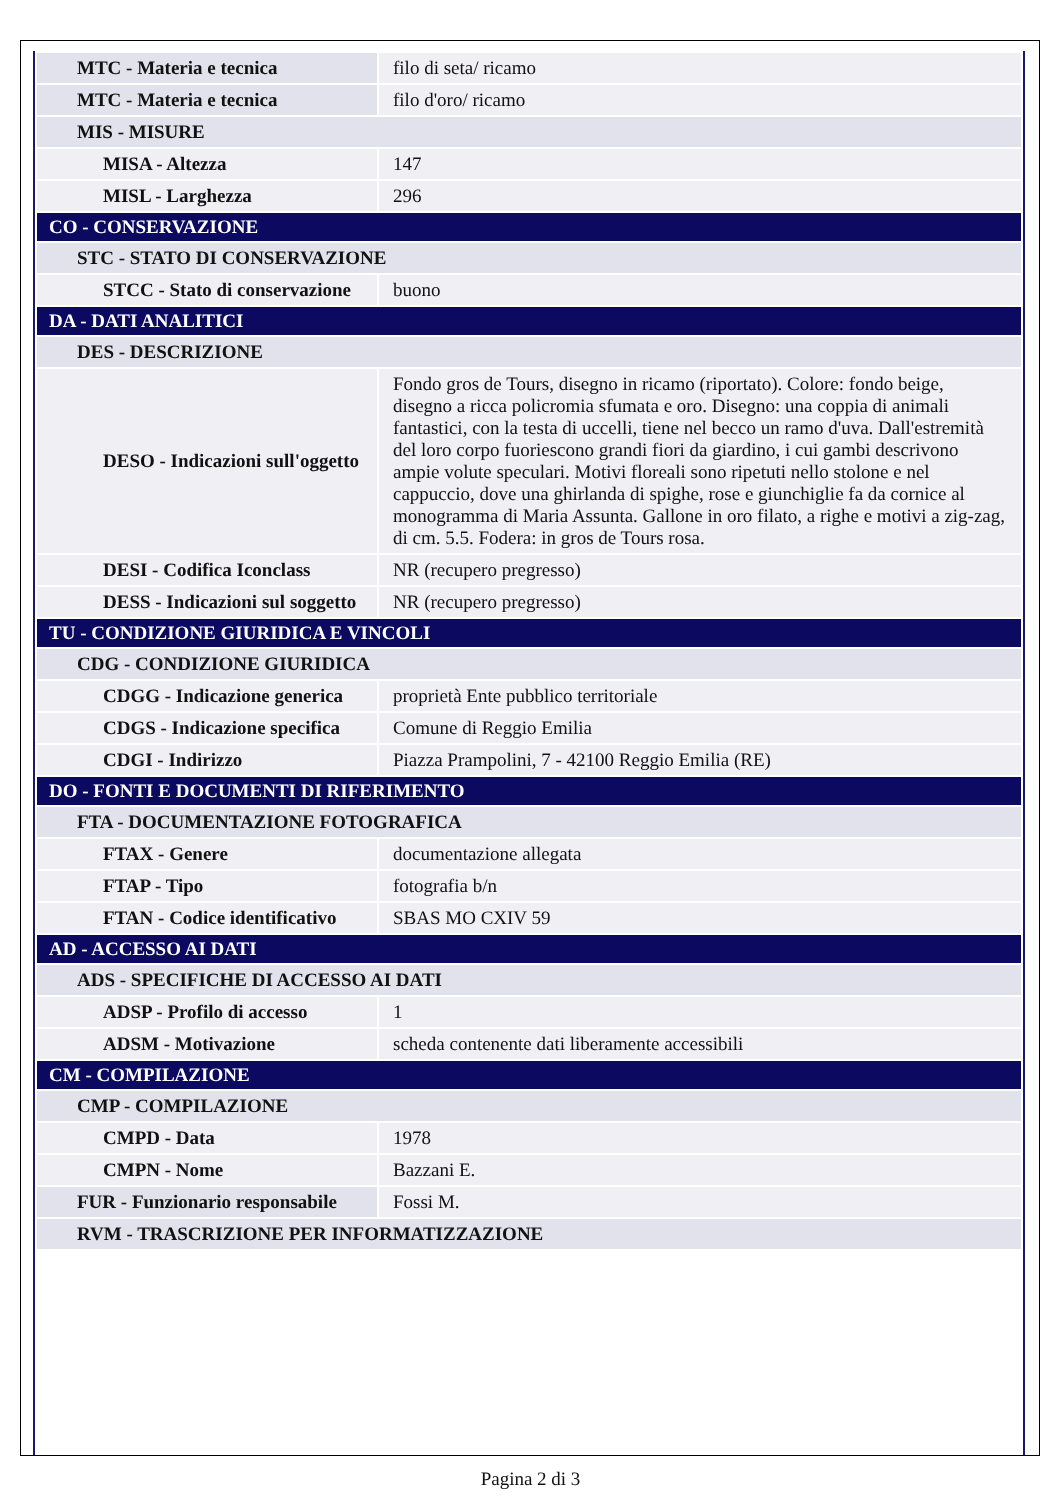| MTC - Materia e tecnica | filo di seta/ ricamo |
| MTC - Materia e tecnica | filo d'oro/ ricamo |
| MIS - MISURE | |
| MISA - Altezza | 147 |
| MISL - Larghezza | 296 |
| CO - CONSERVAZIONE | |
| STC - STATO DI CONSERVAZIONE | |
| STCC - Stato di conservazione | buono |
| DA - DATI ANALITICI | |
| DES - DESCRIZIONE | |
| DESO - Indicazioni sull'oggetto | Fondo gros de Tours, disegno in ricamo (riportato). Colore: fondo beige, disegno a ricca policromia sfumata e oro. Disegno: una coppia di animali fantastici, con la testa di uccelli, tiene nel becco un ramo d'uva. Dall'estremità del loro corpo fuoriescono grandi fiori da giardino, i cui gambi descrivono ampie volute speculari. Motivi floreali sono ripetuti nello stolone e nel cappuccio, dove una ghirlanda di spighe, rose e giunchiglie fa da cornice al monogramma di Maria Assunta. Gallone in oro filato, a righe e motivi a zig-zag, di cm. 5.5. Fodera: in gros de Tours rosa. |
| DESI - Codifica Iconclass | NR (recupero pregresso) |
| DESS - Indicazioni sul soggetto | NR (recupero pregresso) |
| TU - CONDIZIONE GIURIDICA E VINCOLI | |
| CDG - CONDIZIONE GIURIDICA | |
| CDGG - Indicazione generica | proprietà Ente pubblico territoriale |
| CDGS - Indicazione specifica | Comune di Reggio Emilia |
| CDGI - Indirizzo | Piazza Prampolini, 7 - 42100 Reggio Emilia (RE) |
| DO - FONTI E DOCUMENTI DI RIFERIMENTO | |
| FTA - DOCUMENTAZIONE FOTOGRAFICA | |
| FTAX - Genere | documentazione allegata |
| FTAP - Tipo | fotografia b/n |
| FTAN - Codice identificativo | SBAS MO CXIV 59 |
| AD - ACCESSO AI DATI | |
| ADS - SPECIFICHE DI ACCESSO AI DATI | |
| ADSP - Profilo di accesso | 1 |
| ADSM - Motivazione | scheda contenente dati liberamente accessibili |
| CM - COMPILAZIONE | |
| CMP - COMPILAZIONE | |
| CMPD - Data | 1978 |
| CMPN - Nome | Bazzani E. |
| FUR - Funzionario responsabile | Fossi M. |
| RVM - TRASCRIZIONE PER INFORMATIZZAZIONE | |
Pagina 2 di 3